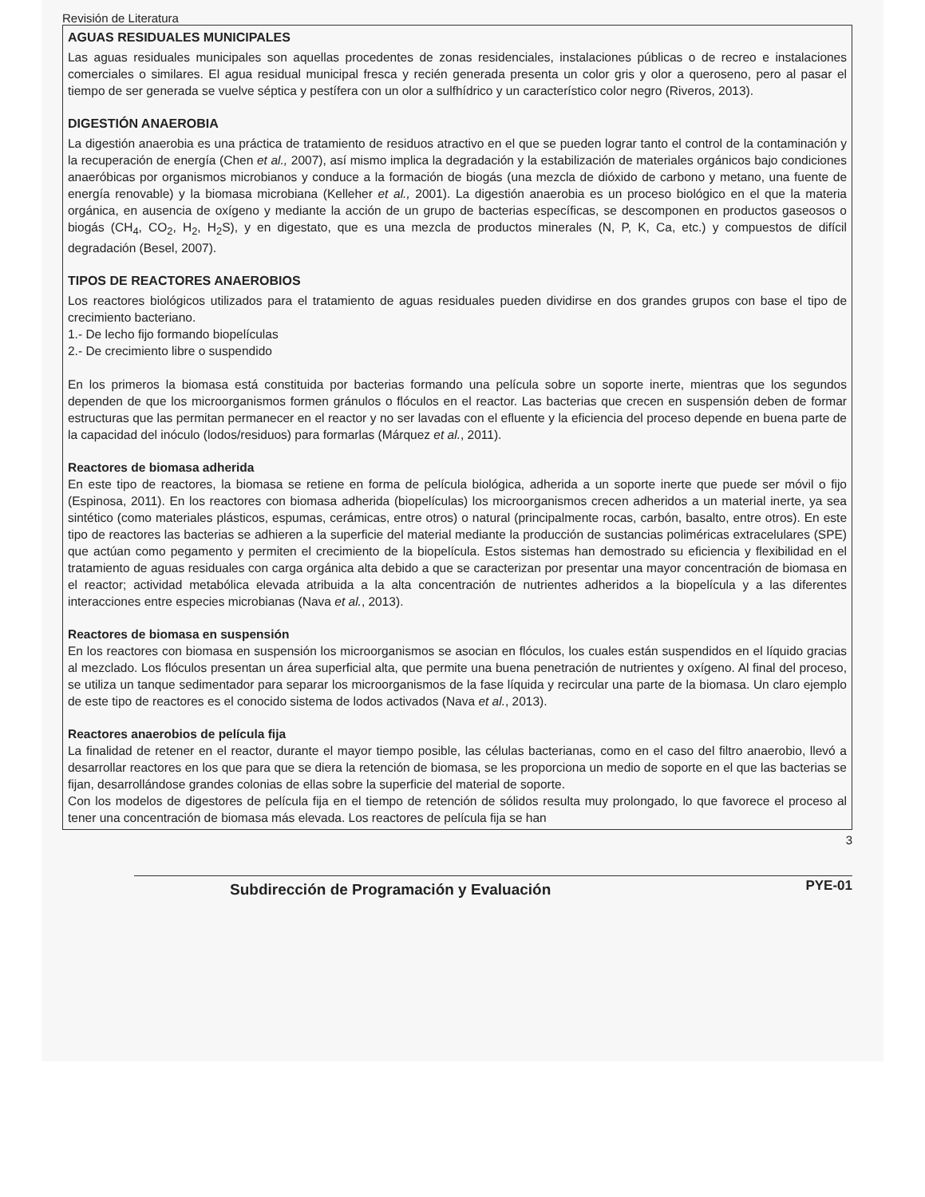Revisión de Literatura
AGUAS RESIDUALES MUNICIPALES
Las aguas residuales municipales son aquellas procedentes de zonas residenciales, instalaciones públicas o de recreo e instalaciones comerciales o similares. El agua residual municipal fresca y recién generada presenta un color gris y olor a queroseno, pero al pasar el tiempo de ser generada se vuelve séptica y pestífera con un olor a sulfhídrico y un característico color negro (Riveros, 2013).
DIGESTIÓN ANAEROBIA
La digestión anaerobia es una práctica de tratamiento de residuos atractivo en el que se pueden lograr tanto el control de la contaminación y la recuperación de energía (Chen et al., 2007), así mismo implica la degradación y la estabilización de materiales orgánicos bajo condiciones anaeróbicas por organismos microbianos y conduce a la formación de biogás (una mezcla de dióxido de carbono y metano, una fuente de energía renovable) y la biomasa microbiana (Kelleher et al., 2001). La digestión anaerobia es un proceso biológico en el que la materia orgánica, en ausencia de oxígeno y mediante la acción de un grupo de bacterias específicas, se descomponen en productos gaseosos o biogás (CH<sub>4</sub>, CO<sub>2</sub>, H<sub>2</sub>, H<sub>2</sub>S), y en digestato, que es una mezcla de productos minerales (N, P, K, Ca, etc.) y compuestos de difícil degradación (Besel, 2007).
TIPOS DE REACTORES ANAEROBIOS
Los reactores biológicos utilizados para el tratamiento de aguas residuales pueden dividirse en dos grandes grupos con base el tipo de crecimiento bacteriano.
1.- De lecho fijo formando biopelículas
2.- De crecimiento libre o suspendido
En los primeros la biomasa está constituida por bacterias formando una película sobre un soporte inerte, mientras que los segundos dependen de que los microorganismos formen gránulos o flóculos en el reactor. Las bacterias que crecen en suspensión deben de formar estructuras que las permitan permanecer en el reactor y no ser lavadas con el efluente y la eficiencia del proceso depende en buena parte de la capacidad del inóculo (lodos/residuos) para formarlas (Márquez et al., 2011).
Reactores de biomasa adherida
En este tipo de reactores, la biomasa se retiene en forma de película biológica, adherida a un soporte inerte que puede ser móvil o fijo (Espinosa, 2011). En los reactores con biomasa adherida (biopelículas) los microorganismos crecen adheridos a un material inerte, ya sea sintético (como materiales plásticos, espumas, cerámicas, entre otros) o natural (principalmente rocas, carbón, basalto, entre otros). En este tipo de reactores las bacterias se adhieren a la superficie del material mediante la producción de sustancias poliméricas extracelulares (SPE) que actúan como pegamento y permiten el crecimiento de la biopelícula. Estos sistemas han demostrado su eficiencia y flexibilidad en el tratamiento de aguas residuales con carga orgánica alta debido a que se caracterizan por presentar una mayor concentración de biomasa en el reactor; actividad metabólica elevada atribuida a la alta concentración de nutrientes adheridos a la biopelícula y a las diferentes interacciones entre especies microbianas (Nava et al., 2013).
Reactores de biomasa en suspensión
En los reactores con biomasa en suspensión los microorganismos se asocian en flóculos, los cuales están suspendidos en el líquido gracias al mezclado. Los flóculos presentan un área superficial alta, que permite una buena penetración de nutrientes y oxígeno. Al final del proceso, se utiliza un tanque sedimentador para separar los microorganismos de la fase líquida y recircular una parte de la biomasa. Un claro ejemplo de este tipo de reactores es el conocido sistema de lodos activados (Nava et al., 2013).
Reactores anaerobios de película fija
La finalidad de retener en el reactor, durante el mayor tiempo posible, las células bacterianas, como en el caso del filtro anaerobio, llevó a desarrollar reactores en los que para que se diera la retención de biomasa, se les proporciona un medio de soporte en el que las bacterias se fijan, desarrollándose grandes colonias de ellas sobre la superficie del material de soporte.
Con los modelos de digestores de película fija en el tiempo de retención de sólidos resulta muy prolongado, lo que favorece el proceso al tener una concentración de biomasa más elevada. Los reactores de película fija se han
3
Subdirección de Programación y Evaluación PYE-01